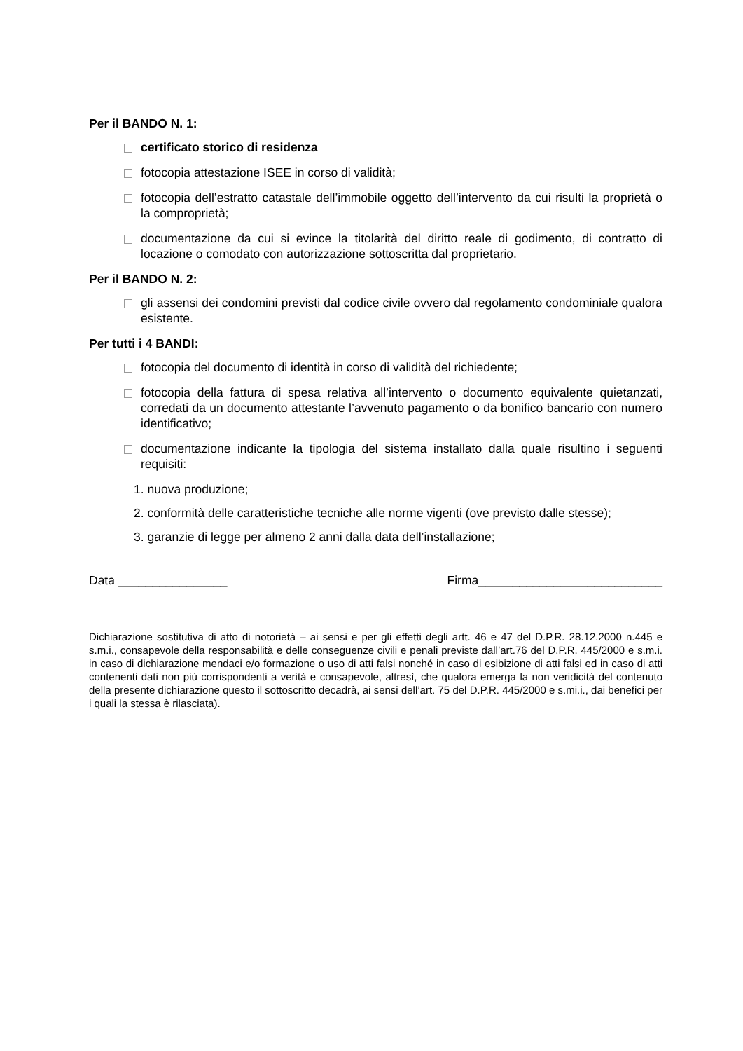Per il BANDO N. 1:
certificato storico di residenza
fotocopia attestazione ISEE in corso di validità;
fotocopia dell’estratto catastale dell’immobile oggetto dell’intervento da cui risulti la proprietà o la comproprietà;
documentazione da cui si evince la titolarità del diritto reale di godimento, di contratto di locazione o comodato con autorizzazione sottoscritta dal proprietario.
Per il BANDO N. 2:
gli assensi dei condomini previsti dal codice civile ovvero dal regolamento condominiale qualora esistente.
Per tutti i 4 BANDI:
fotocopia del documento di identità in corso di validità del richiedente;
fotocopia della fattura di spesa relativa all’intervento o documento equivalente quietanzati, corredati da un documento attestante l’avvenuto pagamento o da bonifico bancario con numero identificativo;
documentazione indicante la tipologia del sistema installato dalla quale risultino i seguenti requisiti:
1. nuova produzione;
2. conformità delle caratteristiche tecniche alle norme vigenti (ove previsto dalle stesse);
3. garanzie di legge per almeno 2 anni dalla data dell’installazione;
Data ________________ Firma___________________________
Dichiarazione sostitutiva di atto di notorietà – ai sensi e per gli effetti degli artt. 46 e 47 del D.P.R. 28.12.2000 n.445 e s.m.i., consapevole della responsabilità e delle conseguenze civili e penali previste dall’art.76 del D.P.R. 445/2000 e s.m.i. in caso di dichiarazione mendaci e/o formazione o uso di atti falsi nonché in caso di esibizione di atti falsi ed in caso di atti contenenti dati non più corrispondenti a verità e consapevole, altresì, che qualora emerga la non veridicità del contenuto della presente dichiarazione questo il sottoscritto decadrà, ai sensi dell’art. 75 del D.P.R. 445/2000 e s.mi.i., dai benefici per i quali la stessa è rilasciata).